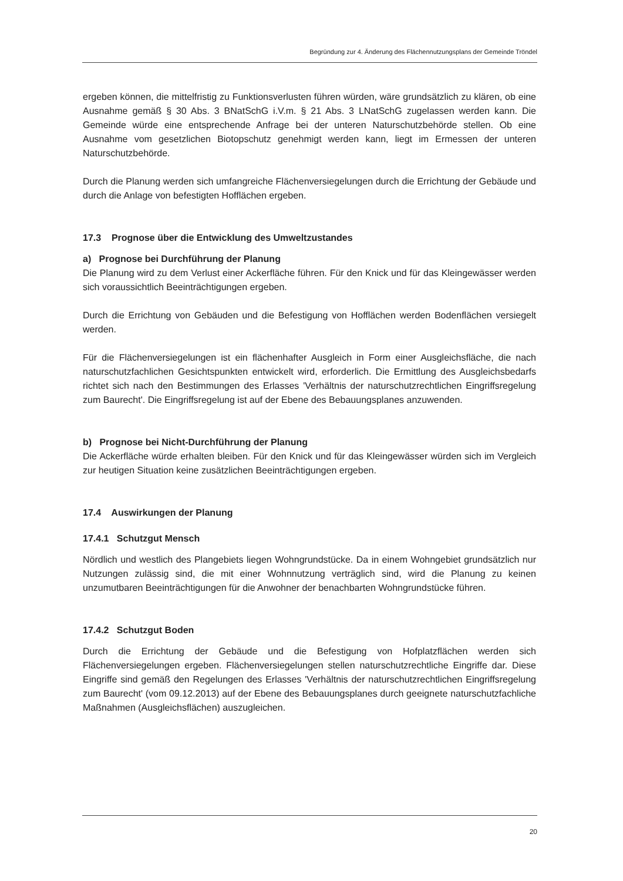Begründung zur 4. Änderung des Flächennutzungsplans der Gemeinde Tröndel
ergeben können, die mittelfristig zu Funktionsverlusten führen würden, wäre grundsätzlich zu klären, ob eine Ausnahme gemäß § 30 Abs. 3 BNatSchG i.V.m. § 21 Abs. 3 LNatSchG zugelassen werden kann. Die Gemeinde würde eine entsprechende Anfrage bei der unteren Naturschutzbehörde stellen. Ob eine Ausnahme vom gesetzlichen Biotopschutz genehmigt werden kann, liegt im Ermessen der unteren Naturschutzbehörde.
Durch die Planung werden sich umfangreiche Flächenversiegelungen durch die Errichtung der Gebäude und durch die Anlage von befestigten Hofflächen ergeben.
17.3 Prognose über die Entwicklung des Umweltzustandes
a) Prognose bei Durchführung der Planung
Die Planung wird zu dem Verlust einer Ackerfläche führen. Für den Knick und für das Kleingewässer werden sich voraussichtlich Beeinträchtigungen ergeben.
Durch die Errichtung von Gebäuden und die Befestigung von Hofflächen werden Bodenflächen versiegelt werden.
Für die Flächenversiegelungen ist ein flächenhafter Ausgleich in Form einer Ausgleichsfläche, die nach naturschutzfachlichen Gesichtspunkten entwickelt wird, erforderlich. Die Ermittlung des Ausgleichsbedarfs richtet sich nach den Bestimmungen des Erlasses 'Verhältnis der naturschutzrechtlichen Eingriffsregelung zum Baurecht'. Die Eingriffsregelung ist auf der Ebene des Bebauungsplanes anzuwenden.
b) Prognose bei Nicht-Durchführung der Planung
Die Ackerfläche würde erhalten bleiben. Für den Knick und für das Kleingewässer würden sich im Vergleich zur heutigen Situation keine zusätzlichen Beeinträchtigungen ergeben.
17.4 Auswirkungen der Planung
17.4.1 Schutzgut Mensch
Nördlich und westlich des Plangebiets liegen Wohngrundstücke. Da in einem Wohngebiet grundsätzlich nur Nutzungen zulässig sind, die mit einer Wohnnutzung verträglich sind, wird die Planung zu keinen unzumutbaren Beeinträchtigungen für die Anwohner der benachbarten Wohngrundstücke führen.
17.4.2 Schutzgut Boden
Durch die Errichtung der Gebäude und die Befestigung von Hofplatzflächen werden sich Flächenversiegelungen ergeben. Flächenversiegelungen stellen naturschutzrechtliche Eingriffe dar. Diese Eingriffe sind gemäß den Regelungen des Erlasses 'Verhältnis der naturschutzrechtlichen Eingriffsregelung zum Baurecht' (vom 09.12.2013) auf der Ebene des Bebauungsplanes durch geeignete naturschutzfachliche Maßnahmen (Ausgleichsflächen) auszugleichen.
20